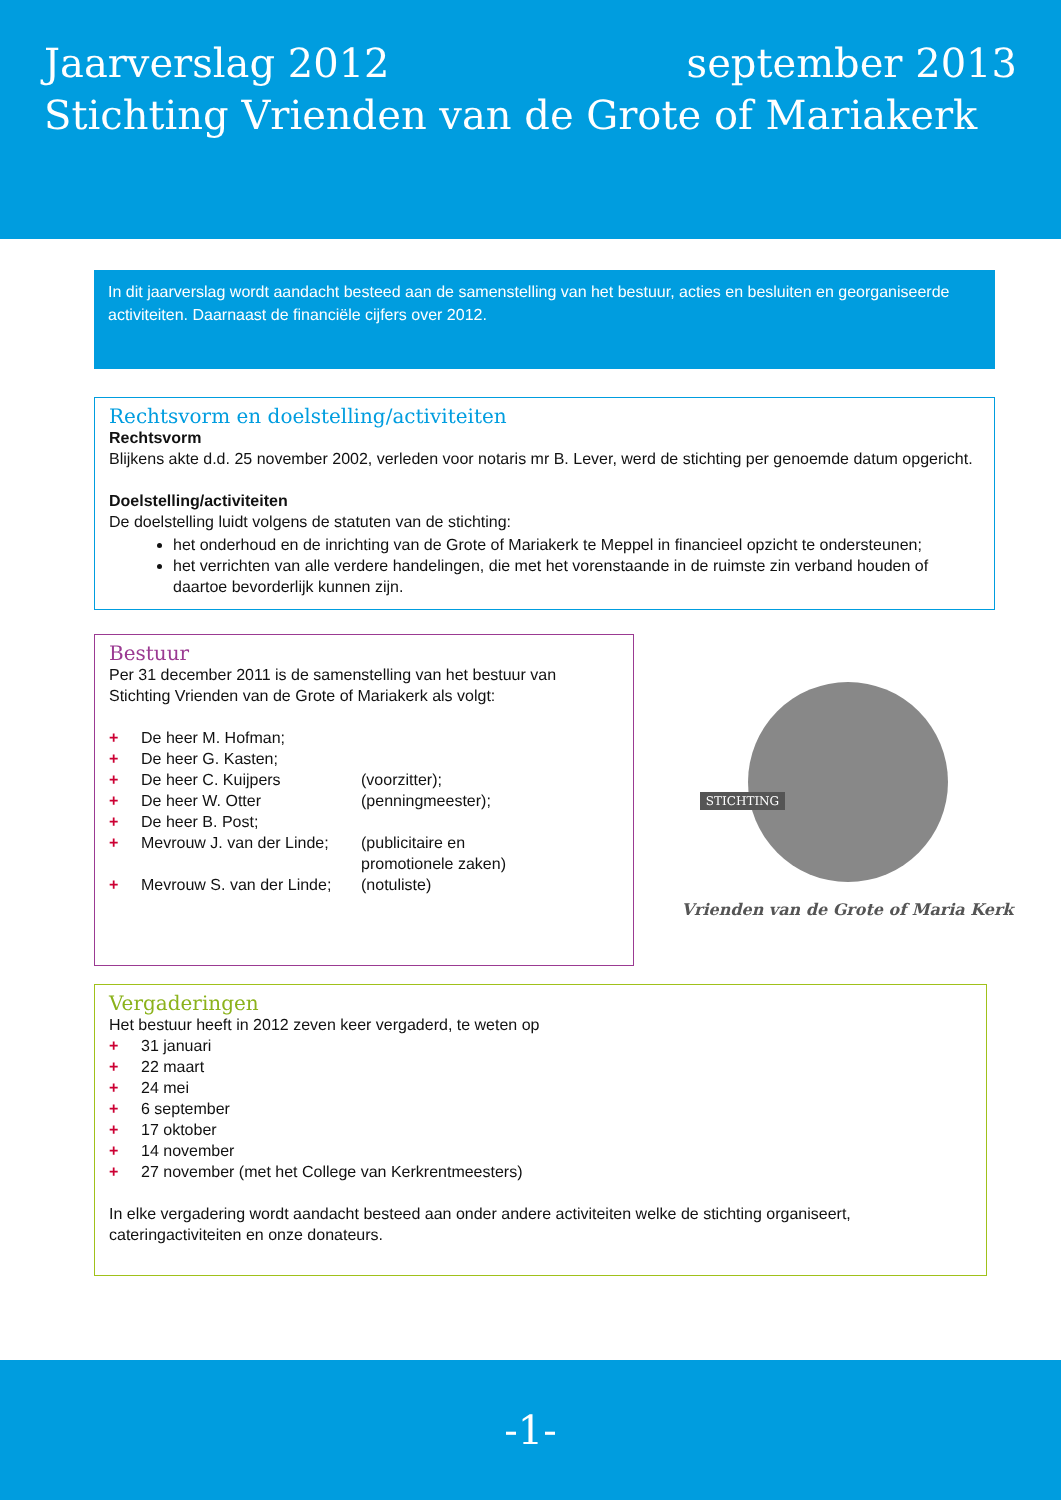Jaarverslag 2012 september 2013
Stichting Vrienden van de Grote of Mariakerk
In dit jaarverslag wordt aandacht besteed aan de samenstelling van het bestuur, acties en besluiten en georganiseerde activiteiten. Daarnaast de financiële cijfers over 2012.
Rechtsvorm en doelstelling/activiteiten
Rechtsvorm
Blijkens akte d.d. 25 november 2002, verleden voor notaris mr B. Lever, werd de stichting per genoemde datum opgericht.
Doelstelling/activiteiten
De doelstelling luidt volgens de statuten van de stichting:
het onderhoud en de inrichting van de Grote of Mariakerk te Meppel in financieel opzicht te ondersteunen;
het verrichten van alle verdere handelingen, die met het vorenstaande in de ruimste zin verband houden of daartoe bevorderlijk kunnen zijn.
Bestuur
Per 31 december 2011 is de samenstelling van het bestuur van Stichting Vrienden van de Grote of Mariakerk als volgt:
+ De heer M. Hofman;
+ De heer G. Kasten;
+ De heer C. Kuijpers (voorzitter);
+ De heer W. Otter (penningmeester);
+ De heer B. Post;
+ Mevrouw J. van der Linde; (publicitaire en
promotionele zaken)
+ Mevrouw S. van der Linde; (notuliste)
STICHTING
Vrienden van de Grote of Maria Kerk
Vergaderingen
Het bestuur heeft in 2012 zeven keer vergaderd, te weten op
+ 31 januari
+ 22 maart
+ 24 mei
+ 6 september
+ 17 oktober
+ 14 november
+ 27 november (met het College van Kerkrentmeesters)
In elke vergadering wordt aandacht besteed aan onder andere activiteiten welke de stichting organiseert, cateringactiviteiten en onze donateurs.
-1-